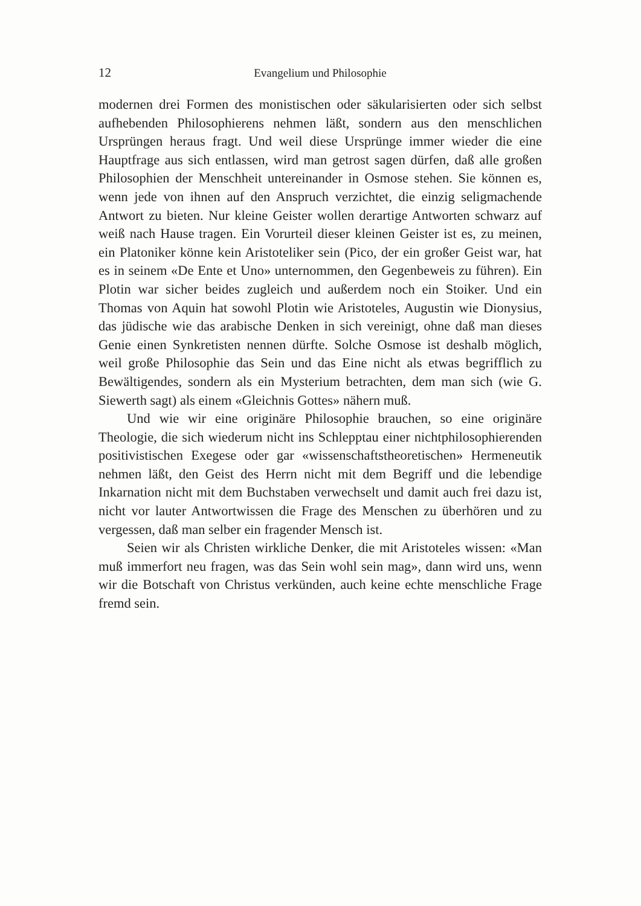12 Evangelium und Philosophie
modernen drei Formen des monistischen oder säkularisierten oder sich selbst aufhebenden Philosophierens nehmen läßt, sondern aus den menschlichen Ursprüngen heraus fragt. Und weil diese Ursprünge immer wieder die eine Hauptfrage aus sich entlassen, wird man getrost sagen dürfen, daß alle großen Philosophien der Menschheit untereinander in Osmose stehen. Sie können es, wenn jede von ihnen auf den Anspruch verzichtet, die einzig seligmachende Antwort zu bieten. Nur kleine Geister wollen derartige Antworten schwarz auf weiß nach Hause tragen. Ein Vorurteil dieser kleinen Geister ist es, zu meinen, ein Platoniker könne kein Aristoteliker sein (Pico, der ein großer Geist war, hat es in seinem «De Ente et Uno» unternommen, den Gegenbeweis zu führen). Ein Plotin war sicher beides zugleich und außerdem noch ein Stoiker. Und ein Thomas von Aquin hat sowohl Plotin wie Aristoteles, Augustin wie Dionysius, das jüdische wie das arabische Denken in sich vereinigt, ohne daß man dieses Genie einen Synkretisten nennen dürfte. Solche Osmose ist deshalb möglich, weil große Philosophie das Sein und das Eine nicht als etwas begrifflich zu Bewältigendes, sondern als ein Mysterium betrachten, dem man sich (wie G. Siewerth sagt) als einem «Gleichnis Gottes» nähern muß.
Und wie wir eine originäre Philosophie brauchen, so eine originäre Theologie, die sich wiederum nicht ins Schlepptau einer nichtphilosophierenden positivistischen Exegese oder gar «wissenschaftstheoretischen» Hermeneutik nehmen läßt, den Geist des Herrn nicht mit dem Begriff und die lebendige Inkarnation nicht mit dem Buchstaben verwechselt und damit auch frei dazu ist, nicht vor lauter Antwortwissen die Frage des Menschen zu überhören und zu vergessen, daß man selber ein fragender Mensch ist.
Seien wir als Christen wirkliche Denker, die mit Aristoteles wissen: «Man muß immerfort neu fragen, was das Sein wohl sein mag», dann wird uns, wenn wir die Botschaft von Christus verkünden, auch keine echte menschliche Frage fremd sein.